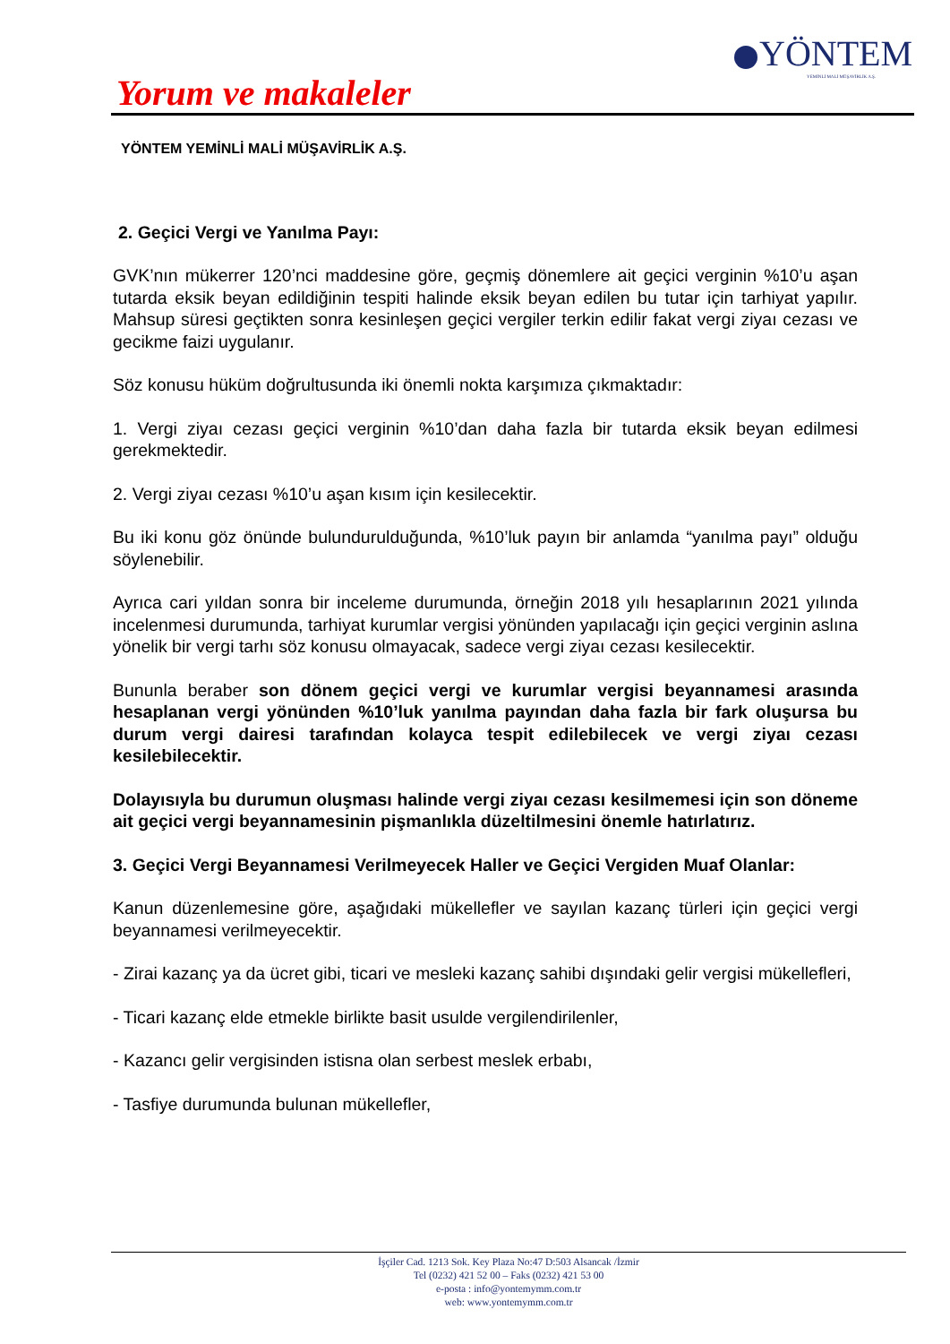YÖNTEM
YEMİNLİ MALİ MÜŞAVİRLİK A.Ş.
Yorum ve makaleler
YÖNTEM YEMİNLİ MALİ MÜŞAVİRLİK A.Ş.
2. Geçici Vergi ve Yanılma Payı:
GVK’nın mükerrer 120’nci maddesine göre, geçmiş dönemlere ait geçici verginin %10’u aşan tutarda eksik beyan edildiğinin tespiti halinde eksik beyan edilen bu tutar için tarhiyat yapılır. Mahsup süresi geçtikten sonra kesinleşen geçici vergiler terkin edilir fakat vergi ziyaı cezası ve gecikme faizi uygulanır.
Söz konusu hüküm doğrultusunda iki önemli nokta karşımıza çıkmaktadır:
1. Vergi ziyaı cezası geçici verginin %10’dan daha fazla bir tutarda eksik beyan edilmesi gerekmektedir.
2. Vergi ziyaı cezası %10’u aşan kısım için kesilecektir.
Bu iki konu göz önünde bulundurulduğunda, %10’luk payın bir anlamda “yanılma payı” olduğu söylenebilir.
Ayrıca cari yıldan sonra bir inceleme durumunda, örneğin 2018 yılı hesaplarının 2021 yılında incelenmesi durumunda, tarhiyat kurumlar vergisi yönünden yapılacağı için geçici verginin aslına yönelik bir vergi tarhı söz konusu olmayacak, sadece vergi ziyaı cezası kesilecektir.
Bununla beraber son dönem geçici vergi ve kurumlar vergisi beyannamesi arasında hesaplanan vergi yönünden %10’luk yanılma payından daha fazla bir fark oluşursa bu durum vergi dairesi tarafından kolayca tespit edilebilecek ve vergi ziyaı cezası kesilebilecektir.
Dolayısıyla bu durumun oluşması halinde vergi ziyaı cezası kesilmemesi için son döneme ait geçici vergi beyannamesinin pişmanlıkla düzeltilmesini önemle hatırlatırız.
3. Geçici Vergi Beyannamesi Verilmeyecek Haller ve Geçici Vergiden Muaf Olanlar:
Kanun düzenlemesine göre, aşağıdaki mükellefler ve sayılan kazanç türleri için geçici vergi beyannamesi verilmeyecektir.
- Zirai kazanç ya da ücret gibi, ticari ve mesleki kazanç sahibi dışındaki gelir vergisi mükellefleri,
- Ticari kazanç elde etmekle birlikte basit usulde vergilendirilenler,
- Kazancı gelir vergisinden istisna olan serbest meslek erbabı,
- Tasfiye durumunda bulunan mükellefler,
İşçiler Cad. 1213 Sok. Key Plaza No:47 D:503 Alsancak /İzmir
Tel (0232) 421 52 00 – Faks (0232) 421 53 00
e-posta : info@yontemymm.com.tr
web: www.yontemymm.com.tr